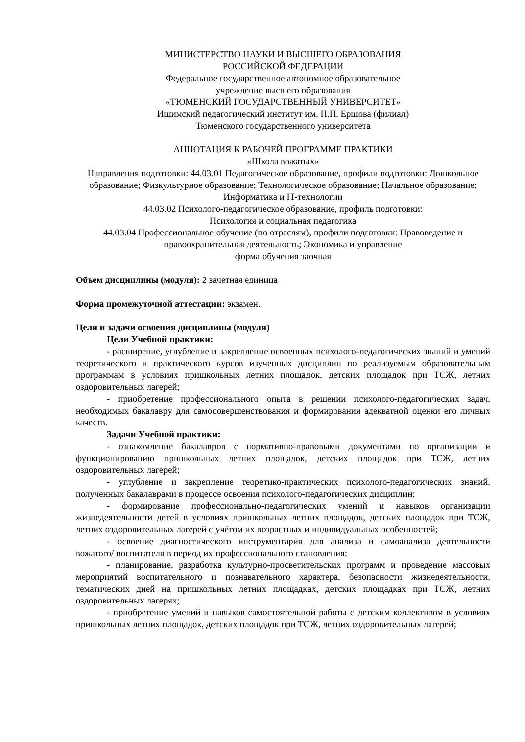МИНИСТЕРСТВО НАУКИ И ВЫСШЕГО ОБРАЗОВАНИЯ
РОССИЙСКОЙ ФЕДЕРАЦИИ
Федеральное государственное автономное образовательное
учреждение высшего образования
«ТЮМЕНСКИЙ ГОСУДАРСТВЕННЫЙ УНИВЕРСИТЕТ»
Ишимский педагогический институт им. П.П. Ершова (филиал)
Тюменского государственного университета
АННОТАЦИЯ К РАБОЧЕЙ ПРОГРАММЕ ПРАКТИКИ
«Школа вожатых»
Направления подготовки: 44.03.01 Педагогическое образование, профили подготовки: Дошкольное образование; Физкультурное образование; Технологическое образование; Начальное образование; Информатика и IT-технологии
44.03.02 Психолого-педагогическое образование, профиль подготовки:
Психология и социальная педагогика
44.03.04 Профессиональное обучение (по отраслям), профили подготовки: Правоведение и правоохранительная деятельность; Экономика и управление
форма обучения заочная
Объем дисциплины (модуля): 2 зачетная единица
Форма промежуточной аттестации: экзамен.
Цели и задачи освоения дисциплины (модуля)
Цели Учебной практики:
- расширение, углубление и закрепление освоенных психолого-педагогических знаний и умений теоретического и практического курсов изученных дисциплин по реализуемым образовательным программам в условиях пришкольных летних площадок, детских площадок при ТСЖ, летних оздоровительных лагерей;
- приобретение профессионального опыта в решении психолого-педагогических задач, необходимых бакалавру для самосовершенствования и формирования адекватной оценки его личных качеств.
Задачи Учебной практики:
- ознакомление бакалавров с нормативно-правовыми документами по организации и функционированию пришкольных летних площадок, детских площадок при ТСЖ, летних оздоровительных лагерей;
- углубление и закрепление теоретико-практических психолого-педагогических знаний, полученных бакалаврами в процессе освоения психолого-педагогических дисциплин;
- формирование профессионально-педагогических умений и навыков организации жизнедеятельности детей в условиях пришкольных летних площадок, детских площадок при ТСЖ, летних оздоровительных лагерей с учётом их возрастных и индивидуальных особенностей;
- освоение диагностического инструментария для анализа и самоанализа деятельности вожатого/ воспитателя в период их профессионального становления;
- планирование, разработка культурно-просветительских программ и проведение массовых мероприятий воспитательного и познавательного характера, безопасности жизнедеятельности, тематических дней на пришкольных летних площадках, детских площадках при ТСЖ, летних оздоровительных лагерях;
- приобретение умений и навыков самостоятельной работы с детским коллективом в условиях пришкольных летних площадок, детских площадок при ТСЖ, летних оздоровительных лагерей;